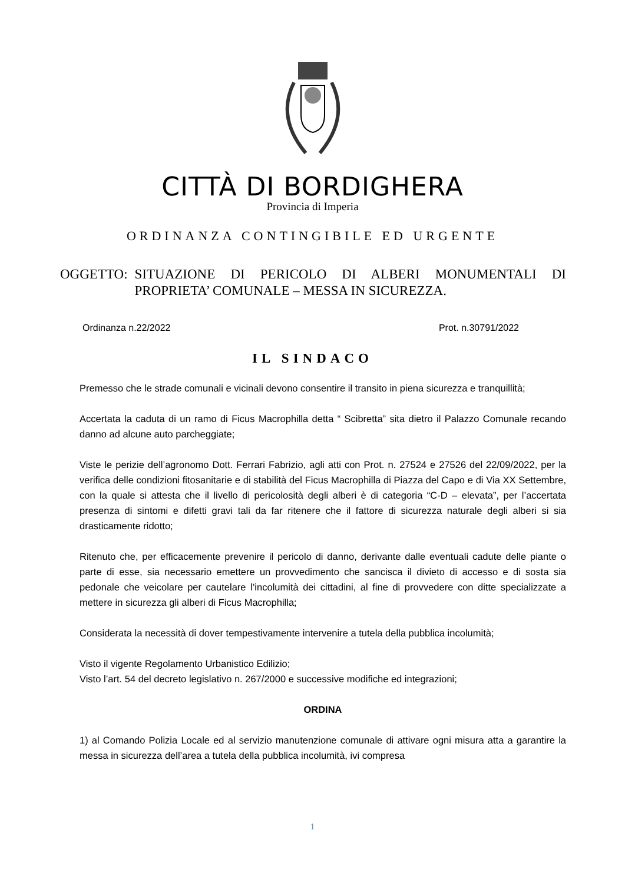CITTÀ DI BORDIGHERA
Provincia di Imperia
ORDINANZA CONTINGIBILE ED URGENTE
OGGETTO: SITUAZIONE DI PERICOLO DI ALBERI MONUMENTALI DI PROPRIETA’ COMUNALE – MESSA IN SICUREZZA.
Ordinanza n.22/2022 Prot. n.30791/2022
IL SINDACO
Premesso che le strade comunali e vicinali devono consentire il transito in piena sicurezza e tranquillità;
Accertata la caduta di un ramo di Ficus Macrophilla detta “ Scibretta” sita dietro il Palazzo Comunale recando danno ad alcune auto parcheggiate;
Viste le perizie dell’agronomo Dott. Ferrari Fabrizio, agli atti con Prot. n. 27524 e 27526 del 22/09/2022, per la verifica delle condizioni fitosanitarie e di stabilità del Ficus Macrophilla di Piazza del Capo e di Via XX Settembre, con la quale si attesta che il livello di pericolosità degli alberi è di categoria “C-D – elevata”, per l’accertata presenza di sintomi e difetti gravi tali da far ritenere che il fattore di sicurezza naturale degli alberi si sia drasticamente ridotto;
Ritenuto che, per efficacemente prevenire il pericolo di danno, derivante dalle eventuali cadute delle piante o parte di esse, sia necessario emettere un provvedimento che sancisca il divieto di accesso e di sosta sia pedonale che veicolare per cautelare l’incolumità dei cittadini, al fine di provvedere con ditte specializzate a mettere in sicurezza gli alberi di Ficus Macrophilla;
Considerata la necessità di dover tempestivamente intervenire a tutela della pubblica incolumità;
Visto il vigente Regolamento Urbanistico Edilizio;
Visto l’art. 54 del decreto legislativo n. 267/2000 e successive modifiche ed integrazioni;
ORDINA
1) al Comando Polizia Locale ed al servizio manutenzione comunale di attivare ogni misura atta a garantire la messa in sicurezza dell’area a tutela della pubblica incolumità, ivi compresa
1